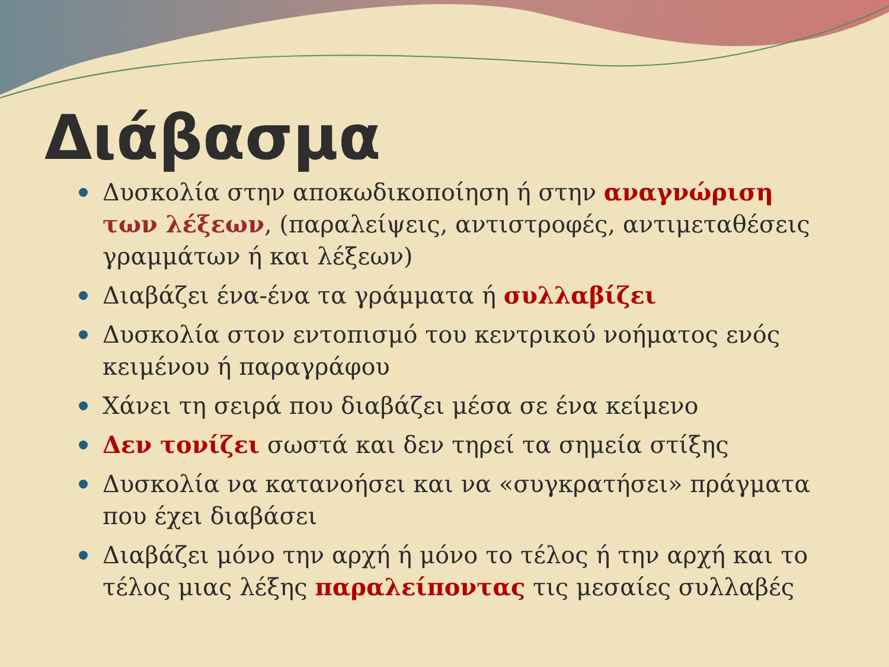Διάβασμα
Δυσκολία στην αποκωδικοποίηση ή στην αναγνώριση των λέξεων, (παραλείψεις, αντιστροφές, αντιμεταθέσεις γραμμάτων ή και λέξεων)
Διαβάζει ένα-ένα τα γράμματα ή συλλαβίζει
Δυσκολία στον εντοπισμό του κεντρικού νοήματος ενός κειμένου ή παραγράφου
Χάνει τη σειρά που διαβάζει μέσα σε ένα κείμενο
Δεν τονίζει σωστά και δεν τηρεί τα σημεία στίξης
Δυσκολία να κατανοήσει και να «συγκρατήσει» πράγματα που έχει διαβάσει
Διαβάζει μόνο την αρχή ή μόνο το τέλος ή την αρχή και το τέλος μιας λέξης παραλείποντας τις μεσαίες συλλαβές